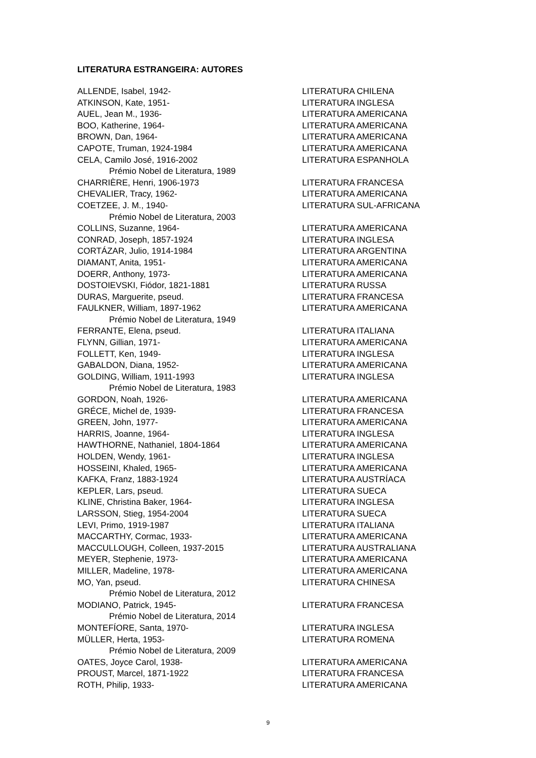LITERATURA ESTRANGEIRA: AUTORES
| ALLENDE, Isabel, 1942- | LITERATURA CHILENA |
| ATKINSON, Kate, 1951- | LITERATURA INGLESA |
| AUEL, Jean M., 1936- | LITERATURA AMERICANA |
| BOO, Katherine, 1964- | LITERATURA AMERICANA |
| BROWN, Dan, 1964- | LITERATURA AMERICANA |
| CAPOTE, Truman, 1924-1984 | LITERATURA AMERICANA |
| CELA, Camilo José, 1916-2002 | LITERATURA ESPANHOLA |
| Prémio Nobel de Literatura, 1989 | |
| CHARRIÈRE, Henri, 1906-1973 | LITERATURA FRANCESA |
| CHEVALIER, Tracy, 1962- | LITERATURA AMERICANA |
| COETZEE, J. M., 1940- | LITERATURA SUL-AFRICANA |
| Prémio Nobel de Literatura, 2003 | |
| COLLINS, Suzanne, 1964- | LITERATURA AMERICANA |
| CONRAD, Joseph, 1857-1924 | LITERATURA INGLESA |
| CORTÁZAR, Julio, 1914-1984 | LITERATURA ARGENTINA |
| DIAMANT, Anita, 1951- | LITERATURA AMERICANA |
| DOERR, Anthony, 1973- | LITERATURA AMERICANA |
| DOSTOIEVSKI, Fiódor, 1821-1881 | LITERATURA RUSSA |
| DURAS, Marguerite, pseud. | LITERATURA FRANCESA |
| FAULKNER, William, 1897-1962 | LITERATURA AMERICANA |
| Prémio Nobel de Literatura, 1949 | |
| FERRANTE, Elena, pseud. | LITERATURA ITALIANA |
| FLYNN, Gillian, 1971- | LITERATURA AMERICANA |
| FOLLETT, Ken, 1949- | LITERATURA INGLESA |
| GABALDON, Diana, 1952- | LITERATURA AMERICANA |
| GOLDING, William, 1911-1993 | LITERATURA INGLESA |
| Prémio Nobel de Literatura, 1983 | |
| GORDON, Noah, 1926- | LITERATURA AMERICANA |
| GRÉCE, Michel de, 1939- | LITERATURA FRANCESA |
| GREEN, John, 1977- | LITERATURA AMERICANA |
| HARRIS, Joanne, 1964- | LITERATURA INGLESA |
| HAWTHORNE, Nathaniel, 1804-1864 | LITERATURA AMERICANA |
| HOLDEN, Wendy, 1961- | LITERATURA INGLESA |
| HOSSEINI, Khaled, 1965- | LITERATURA AMERICANA |
| KAFKA, Franz, 1883-1924 | LITERATURA AUSTRÍACA |
| KEPLER, Lars, pseud. | LITERATURA SUECA |
| KLINE, Christina Baker, 1964- | LITERATURA INGLESA |
| LARSSON, Stieg, 1954-2004 | LITERATURA SUECA |
| LEVI, Primo, 1919-1987 | LITERATURA ITALIANA |
| MACCARTHY, Cormac, 1933- | LITERATURA AMERICANA |
| MACCULLOUGH, Colleen, 1937-2015 | LITERATURA AUSTRALIANA |
| MEYER, Stephenie, 1973- | LITERATURA AMERICANA |
| MILLER, Madeline, 1978- | LITERATURA AMERICANA |
| MO, Yan, pseud. | LITERATURA CHINESA |
| Prémio Nobel de Literatura, 2012 | |
| MODIANO, Patrick, 1945- | LITERATURA FRANCESA |
| Prémio Nobel de Literatura, 2014 | |
| MONTEFÍORE, Santa, 1970- | LITERATURA INGLESA |
| MÜLLER, Herta, 1953- | LITERATURA ROMENA |
| Prémio Nobel de Literatura, 2009 | |
| OATES, Joyce Carol, 1938- | LITERATURA AMERICANA |
| PROUST, Marcel, 1871-1922 | LITERATURA FRANCESA |
| ROTH, Philip, 1933- | LITERATURA AMERICANA |
9